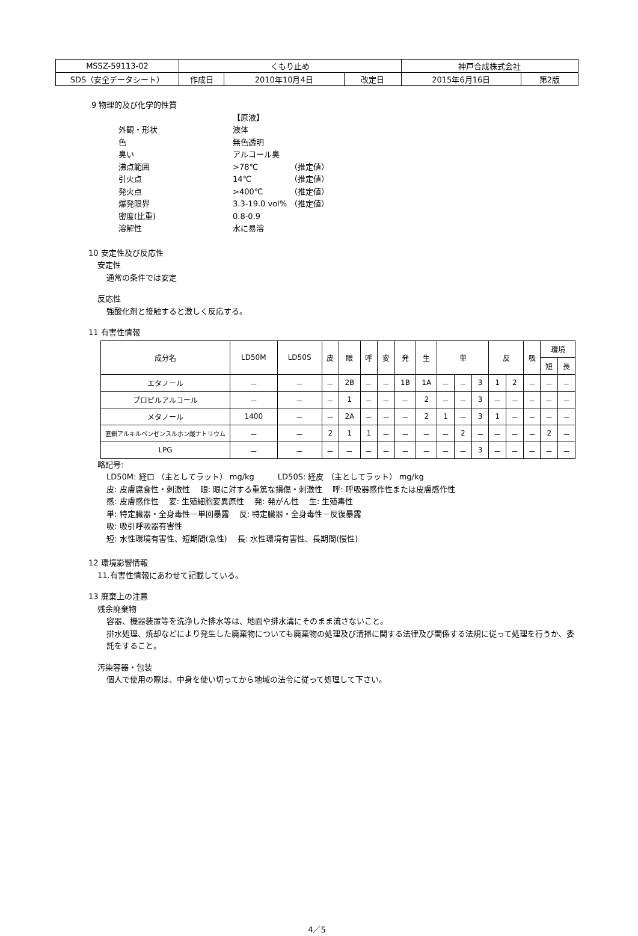| MSSZ-59113-02 | くもり止め | | | 神戸合成株式会社 | |
| SDS（安全データシート） | 作成日 | 2010年10月4日 | 改定日 | 2015年6月16日 | 第2版 |
9 物理的及び化学的性質
| | 【原液】 | |
| 外観・形状 | 液体 | |
| 色 | 無色透明 | |
| 臭い | アルコール臭 | |
| 沸点範囲 | >78℃ | （推定値） |
| 引火点 | 14℃ | （推定値） |
| 発火点 | >400℃ | （推定値） |
| 爆発限界 | 3.3-19.0 vol% | （推定値） |
| 密度(比重) | 0.8-0.9 | |
| 溶解性 | 水に易溶 | |
10 安定性及び反応性
安定性
通常の条件では安定
反応性
強酸化剤と接触すると激しく反応する。
11 有害性情報
| 成分名 | LD50M | LD50S | 皮 | 眼 | 呼 | 変 | 発 | 生 | 単 | | | 反 | | 吸 | 環境 | |
| --- | --- | --- | --- | --- | --- | --- | --- | --- | --- | --- | --- | --- | --- | --- | --- | --- |
| | | | | | | | | | | | | | | | 短 | 長 |
| エタノール | － | － | － | 2B | － | － | 1B | 1A | － | － | 3 | 1 | 2 | － | － | － |
| プロピルアルコール | － | － | － | 1 | － | － | － | 2 | － | － | 3 | － | － | － | － | － |
| メタノール | 1400 | － | － | 2A | － | － | － | 2 | 1 | － | 3 | 1 | － | － | － | － |
| 直鎖アルキルベンゼンスルホン酸ナトリウム | － | － | 2 | 1 | 1 | － | － | － | － | 2 | － | － | － | － | 2 | － |
| LPG | － | － | － | － | － | － | － | － | － | － | 3 | － | － | － | － | － |
略記号:
LD50M: 経口 （主としてラット） mg/kg　　　LD50S: 経皮 （主としてラット） mg/kg
皮: 皮膚腐食性・刺激性　 眼: 眼に対する重篤な損傷・刺激性　 呼: 呼吸器感作性または皮膚感作性
感: 皮膚感作性　 変: 生殖細胞変異原性　 発: 発がん性　 生: 生殖毒性
単: 特定臓器・全身毒性－単回暴露　 反: 特定臓器・全身毒性－反復暴露
吸: 吸引呼吸器有害性
短: 水性環境有害性、短期間(急性)　 長: 水性環境有害性、長期間(慢性)
12 環境影響情報
11.有害性情報にあわせて記載している。
13 廃棄上の注意
残余廃棄物
容器、機器装置等を洗浄した排水等は、地面や排水溝にそのまま流さないこと。
排水処理、焼却などにより発生した廃棄物についても廃棄物の処理及び清掃に関する法律及び関係する法規に従って処理を行うか、委託をすること。
汚染容器・包装
個人で使用の際は、中身を使い切ってから地域の法令に従って処理して下さい。
4／5